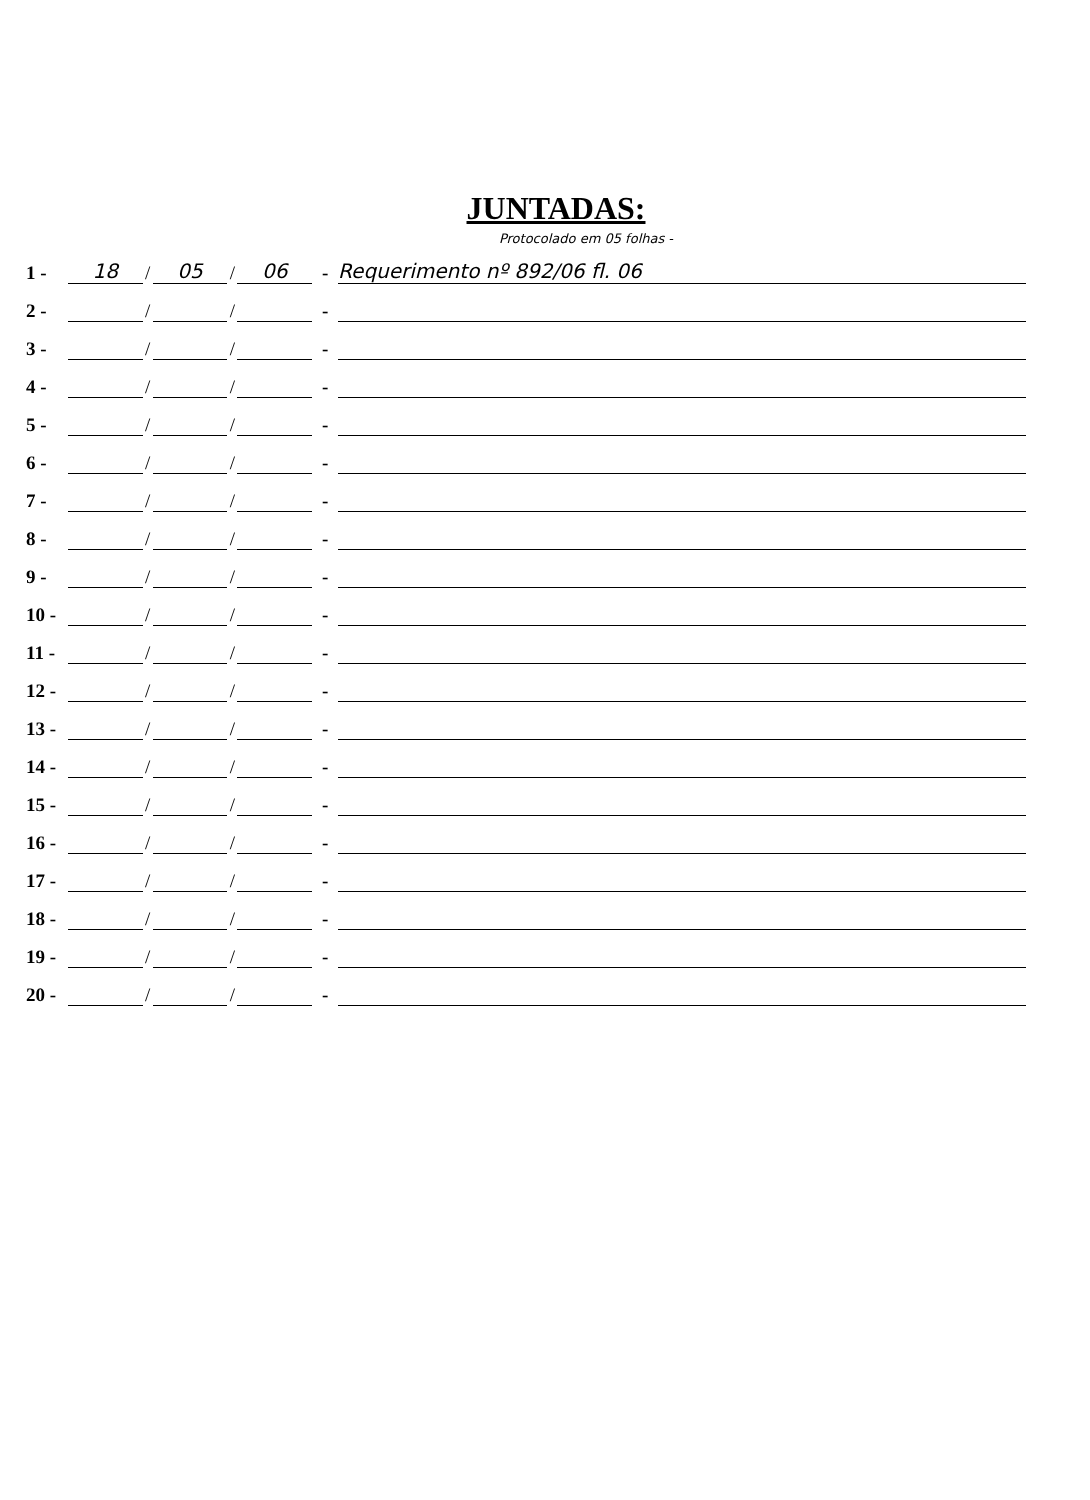JUNTADAS:
Protocolado em 05 folhas -
1 - 18 / 05 / 06 - Requerimento nº 892/06 fl. 06
2 - / / -
3 - / / -
4 - / / -
5 - / / -
6 - / / -
7 - / / -
8 - / / -
9 - / / -
10 - / / -
11 - / / -
12 - / / -
13 - / / -
14 - / / -
15 - / / -
16 - / / -
17 - / / -
18 - / / -
19 - / / -
20 - / / -